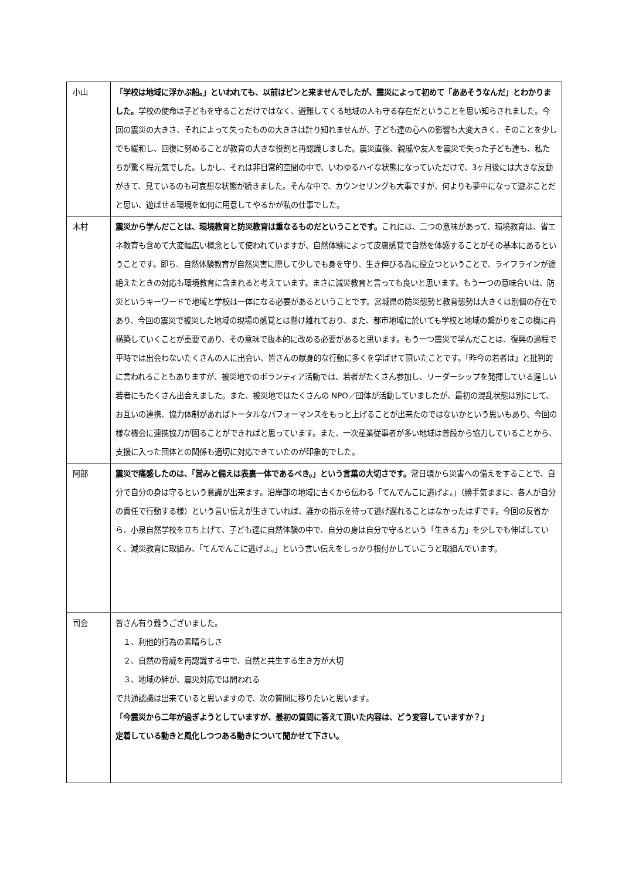| 小山 | 「学校は地域に浮かぶ船。」といわれても、以前はピンと来ませんでしたが、震災によって初めて「ああそうなんだ」とわかりました。 学校の使命は子どもを守ることだけではなく、避難してくる地域の人も守る存在だということを思い知らされました。今回の震災の大きさ、それによって失ったものの大きさは計り知れませんが、子ども達の心への影響も大変大きく、そのことを少しでも緩和し、回復に努めることが教育の大きな役割と再認識しました。震災直後、親戚や友人を震災で失った子ども達も、私たちが驚く程元気でした。しかし、それは非日常的空間の中で、いわゆるハイな状態になっていただけで、3ヶ月後には大きな反動がきて、見ているのも可哀想な状態が続きました。そんな中で、カウンセリングも大事ですが、何よりも夢中になって遊ぶことだと思い、遊ばせる環境を如何に用意してやるかが私の仕事でした。 |
| 木村 | 震災から学んだことは、環境教育と防災教育は重なるものだということです。 これには、二つの意味があって、環境教育は、省エネ教育も含めて大変幅広い概念として使われていますが、自然体験によって皮膚感覚で自然を体感することがその基本にあるということです。即ち、自然体験教育が自然災害に際して少しでも身を守り、生き伸びる為に役立つということで、ライフラインが途絶えたときの対応も環境教育に含まれると考えています。まさに減災教育と言っても良いと思います。もう一つの意味合いは、防災というキーワードで地域と学校は一体になる必要があるということです。宮城県の防災態勢と教育態勢は大きくは別個の存在であり、今回の震災で被災した地域の現場の感覚とは懸け離れており、また、都市地域に於いても学校と地域の繋がりをこの機に再構築していくことが重要であり、その意味で抜本的に改める必要があると思います。もう一つ震災で学んだことは、復興の過程で平時では出会わないたくさんの人に出会い、皆さんの献身的な行動に多くを学ばせて頂いたことです。「昨今の若者は」と批判的に言われることもありますが、被災地でのボランティア活動では、若者がたくさん参加し、リーダーシップを発揮している逞しい若者にもたくさん出会えました。また、被災地ではたくさんの NPO／団体が活動していましたが、最初の混乱状態は別にして、お互いの連携、協力体制があればトータルなパフォーマンスをもっと上げることが出来たのではないかという思いもあり、今回の様な機会に連携協力が図ることができればと思っています。また、一次産業従事者が多い地域は普段から協力していることから、支援に入った団体との関係も適切に対応できていたのが印象的でした。 |
| 阿部 | 震災で痛感したのは、「営みと備えは表裏一体であるべき。」という言葉の大切さです。 常日頃から災害への備えをすることで、自分で自分の身は守るという意識が出来ます。沿岸部の地域に古くから伝わる「てんでんこに逃げよ。」（勝手気ままに、各人が自分の責任で行動する様）という言い伝えが生きていれば、誰かの指示を待って逃げ遅れることはなかったはずです。今回の反省から、小泉自然学校を立ち上げて、子ども達に自然体験の中で、自分の身は自分で守るという「生きる力」を少しでも伸ばしていく、減災教育に取組み、「てんでんこに逃げよ。」という言い伝えをしっかり根付かしていこうと取組んでいます。 |
| 司会 | 皆さん有り難うございました。 １、利他的行為の素晴らしさ ２、自然の脅威を再認識する中で、自然と共生する生き方が大切 ３、地域の絆が、震災対応では問われる で共通認識は出来ていると思いますので、次の質問に移りたいと思います。 「今震災から二年が過ぎようとしていますが、最初の質問に答えて頂いた内容は、どう変容していますか？」 定着している動きと風化しつつある動きについて聞かせて下さい。 |